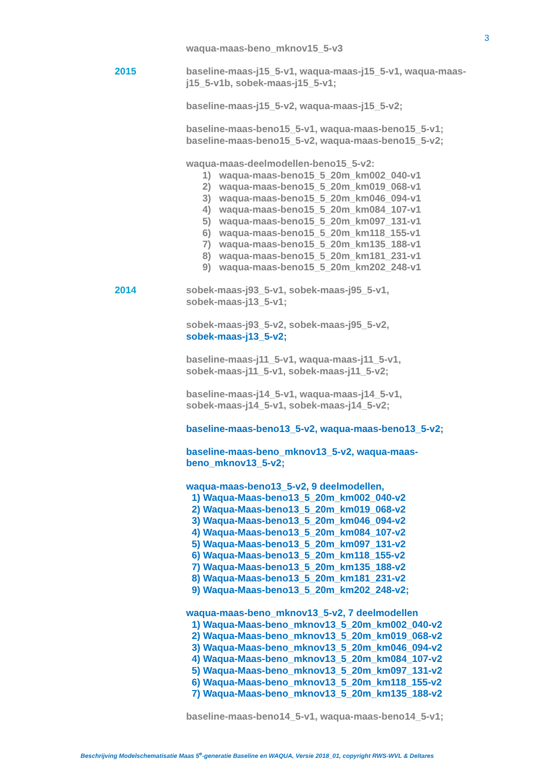3
waqua-maas-beno_mknov15_5-v3
2015 baseline-maas-j15_5-v1, waqua-maas-j15_5-v1, waqua-maas-j15_5-v1b, sobek-maas-j15_5-v1;
baseline-maas-j15_5-v2, waqua-maas-j15_5-v2;
baseline-maas-beno15_5-v1, waqua-maas-beno15_5-v1;
baseline-maas-beno15_5-v2, waqua-maas-beno15_5-v2;
waqua-maas-deelmodellen-beno15_5-v2:
1) waqua-maas-beno15_5_20m_km002_040-v1
2) waqua-maas-beno15_5_20m_km019_068-v1
3) waqua-maas-beno15_5_20m_km046_094-v1
4) waqua-maas-beno15_5_20m_km084_107-v1
5) waqua-maas-beno15_5_20m_km097_131-v1
6) waqua-maas-beno15_5_20m_km118_155-v1
7) waqua-maas-beno15_5_20m_km135_188-v1
8) waqua-maas-beno15_5_20m_km181_231-v1
9) waqua-maas-beno15_5_20m_km202_248-v1
2014 sobek-maas-j93_5-v1, sobek-maas-j95_5-v1,
sobek-maas-j13_5-v1;
sobek-maas-j93_5-v2, sobek-maas-j95_5-v2,
sobek-maas-j13_5-v2;
baseline-maas-j11_5-v1, waqua-maas-j11_5-v1,
sobek-maas-j11_5-v1, sobek-maas-j11_5-v2;
baseline-maas-j14_5-v1, waqua-maas-j14_5-v1,
sobek-maas-j14_5-v1, sobek-maas-j14_5-v2;
baseline-maas-beno13_5-v2, waqua-maas-beno13_5-v2;
baseline-maas-beno_mknov13_5-v2, waqua-maas-beno_mknov13_5-v2;
waqua-maas-beno13_5-v2, 9 deelmodellen,
1) Waqua-Maas-beno13_5_20m_km002_040-v2
2) Waqua-Maas-beno13_5_20m_km019_068-v2
3) Waqua-Maas-beno13_5_20m_km046_094-v2
4) Waqua-Maas-beno13_5_20m_km084_107-v2
5) Waqua-Maas-beno13_5_20m_km097_131-v2
6) Waqua-Maas-beno13_5_20m_km118_155-v2
7) Waqua-Maas-beno13_5_20m_km135_188-v2
8) Waqua-Maas-beno13_5_20m_km181_231-v2
9) Waqua-Maas-beno13_5_20m_km202_248-v2;
waqua-maas-beno_mknov13_5-v2, 7 deelmodellen
1) Waqua-Maas-beno_mknov13_5_20m_km002_040-v2
2) Waqua-Maas-beno_mknov13_5_20m_km019_068-v2
3) Waqua-Maas-beno_mknov13_5_20m_km046_094-v2
4) Waqua-Maas-beno_mknov13_5_20m_km084_107-v2
5) Waqua-Maas-beno_mknov13_5_20m_km097_131-v2
6) Waqua-Maas-beno_mknov13_5_20m_km118_155-v2
7) Waqua-Maas-beno_mknov13_5_20m_km135_188-v2
baseline-maas-beno14_5-v1, waqua-maas-beno14_5-v1;
Beschrijving Modelschematisatie Maas 5<sup>e</sup>-generatie Baseline en WAQUA, Versie 2018_01, copyright RWS-WVL & Deltares